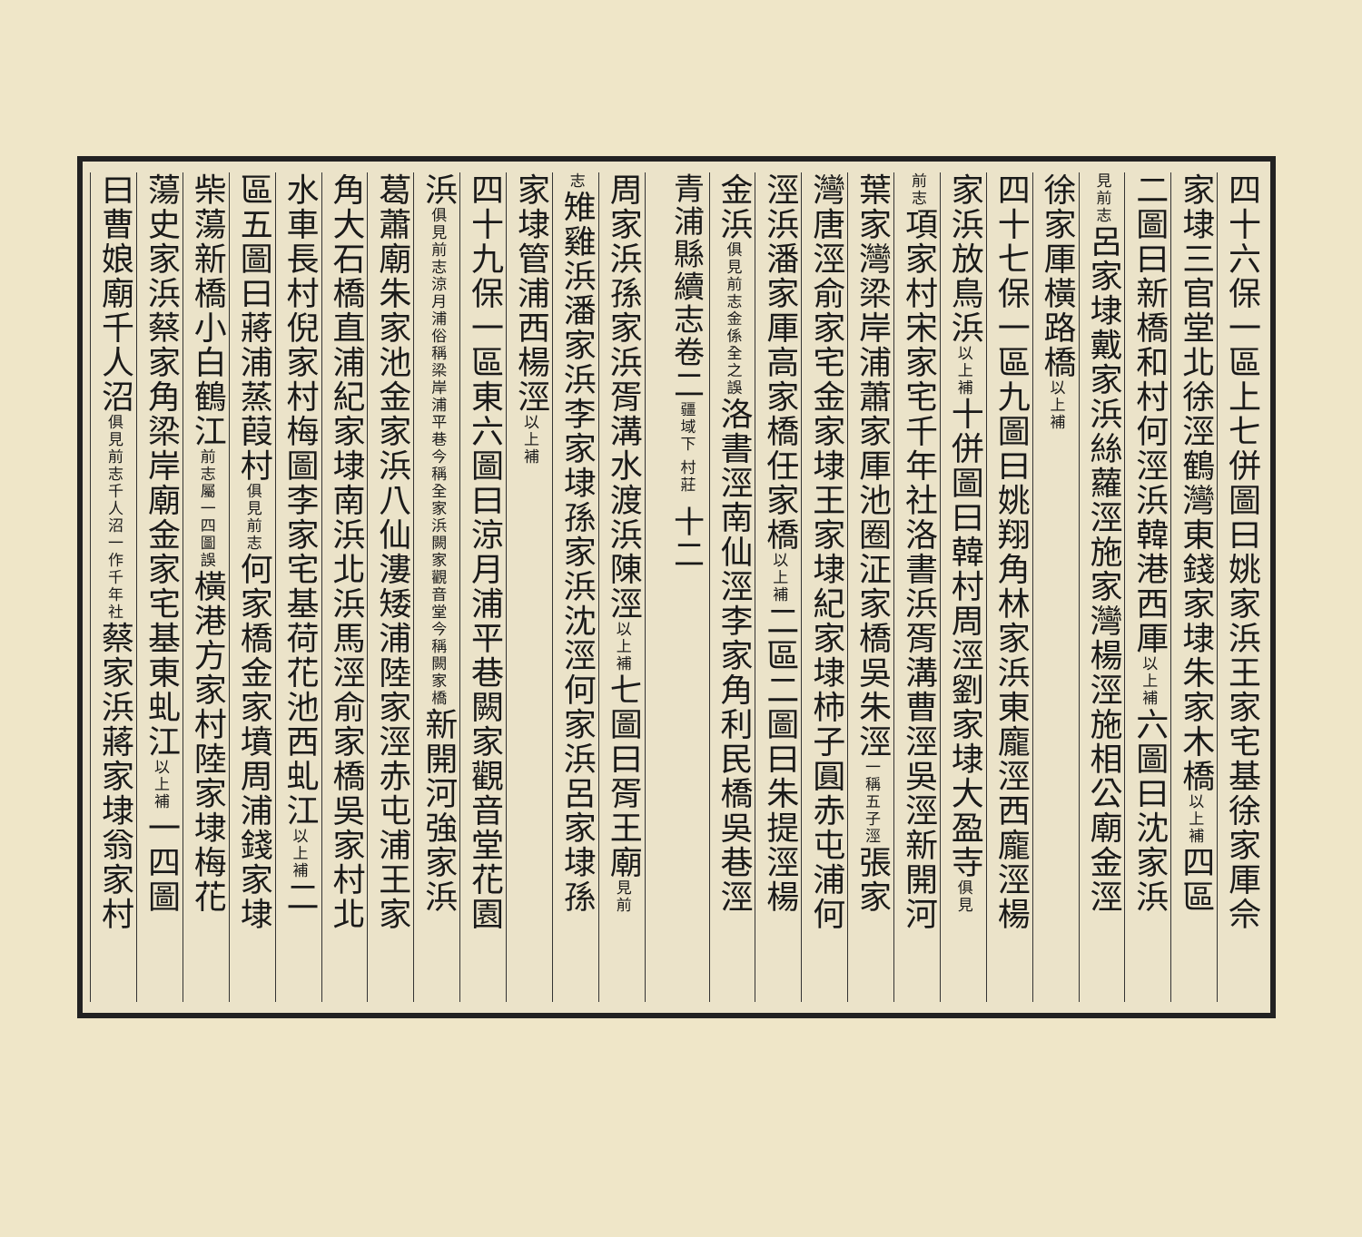四十六保一區上七併圖曰姚家浜王家宅基徐家厙佘
家埭三官堂北徐涇鶴灣東錢家埭朱家木橋以上補四區
二圖曰新橋和村何涇浜韓港西厙以上補六圖曰沈家浜
見前志呂家埭戴家浜絲蘿涇施家灣楊涇施相公廟金涇
徐家厙橫路橋以上補
四十七保一區九圖曰姚翔角林家浜東龐涇西龐涇楊
家浜放鳥浜以上補十併圖曰韓村周涇劉家埭大盈寺俱見
前志項家村宋家宅千年社洛書浜胥溝曹涇吳涇新開河
葉家灣梁岸浦蕭家厙池圈泟家橋吳朱涇一稱五子涇張家
灣唐涇俞家宅金家埭王家埭紀家埭柿子圓赤屯浦何
涇浜潘家厙高家橋任家橋以上補二區二圖曰朱提涇楊
金浜俱見前志金係全之誤洛書涇南仙涇李家角利民橋吳巷涇
青浦縣續志卷二疆域下 村莊 十二
周家浜孫家浜胥溝水渡浜陳涇以上補七圖曰胥王廟見前
志雉雞浜潘家浜李家埭孫家浜沈涇何家浜呂家埭孫
家埭管浦西楊涇以上補
四十九保一區東六圖曰涼月浦平巷闕家觀音堂花園
浜俱見前志涼月浦俗稱梁岸浦平巷今稱全家浜闕家觀音堂今稱闕家橋新開河強家浜
葛蕭廟朱家池金家浜八仙漊矮浦陸家涇赤屯浦王家
角大石橋直浦紀家埭南浜北浜馬涇俞家橋吳家村北
水車長村倪家村梅圖李家宅基荷花池西虬江以上補二
區五圖曰蔣浦蒸葭村俱見前志何家橋金家墳周浦錢家埭
柴蕩新橋小白鶴江前志屬一四圖誤橫港方家村陸家埭梅花
蕩史家浜蔡家角梁岸廟金家宅基東虬江以上補一四圖
曰曹娘廟千人沼俱見前志千人沼一作千年社蔡家浜蔣家埭翁家村